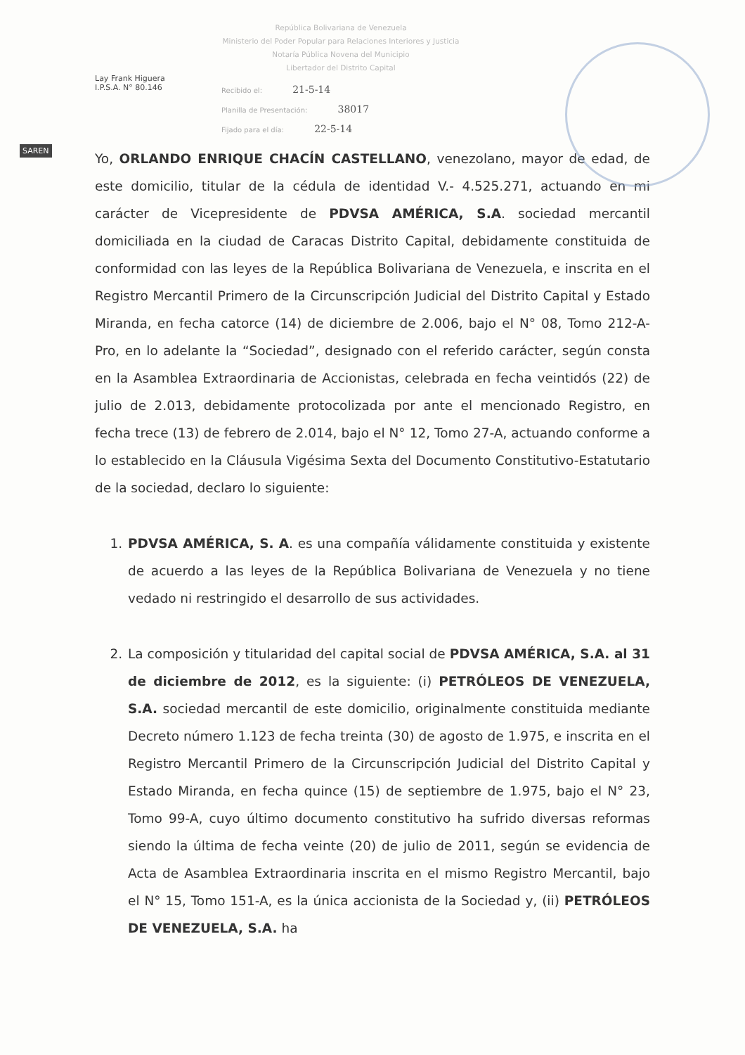SAREN
Lay Frank Higuera
I.P.S.A. N° 80.146
República Bolivariana de Venezuela
Ministerio del Poder Popular para Relaciones Interiores y Justicia
Notaría Pública Novena del Municipio
Libertador del Distrito Capital
Recibido el: 21-5-14
Planilla de Presentación: 38017
Fijado para el día: 22-5-14
Yo, ORLANDO ENRIQUE CHACÍN CASTELLANO, venezolano, mayor de edad, de este domicilio, titular de la cédula de identidad V.- 4.525.271, actuando en mi carácter de Vicepresidente de PDVSA AMÉRICA, S.A. sociedad mercantil domiciliada en la ciudad de Caracas Distrito Capital, debidamente constituida de conformidad con las leyes de la República Bolivariana de Venezuela, e inscrita en el Registro Mercantil Primero de la Circunscripción Judicial del Distrito Capital y Estado Miranda, en fecha catorce (14) de diciembre de 2.006, bajo el N° 08, Tomo 212-A-Pro, en lo adelante la “Sociedad”, designado con el referido carácter, según consta en la Asamblea Extraordinaria de Accionistas, celebrada en fecha veintidós (22) de julio de 2.013, debidamente protocolizada por ante el mencionado Registro, en fecha trece (13) de febrero de 2.014, bajo el N° 12, Tomo 27-A, actuando conforme a lo establecido en la Cláusula Vigésima Sexta del Documento Constitutivo-Estatutario de la sociedad, declaro lo siguiente:
1. PDVSA AMÉRICA, S. A. es una compañía válidamente constituida y existente de acuerdo a las leyes de la República Bolivariana de Venezuela y no tiene vedado ni restringido el desarrollo de sus actividades.
2. La composición y titularidad del capital social de PDVSA AMÉRICA, S.A. al 31 de diciembre de 2012, es la siguiente: (i) PETRÓLEOS DE VENEZUELA, S.A. sociedad mercantil de este domicilio, originalmente constituida mediante Decreto número 1.123 de fecha treinta (30) de agosto de 1.975, e inscrita en el Registro Mercantil Primero de la Circunscripción Judicial del Distrito Capital y Estado Miranda, en fecha quince (15) de septiembre de 1.975, bajo el N° 23, Tomo 99-A, cuyo último documento constitutivo ha sufrido diversas reformas siendo la última de fecha veinte (20) de julio de 2011, según se evidencia de Acta de Asamblea Extraordinaria inscrita en el mismo Registro Mercantil, bajo el N° 15, Tomo 151-A, es la única accionista de la Sociedad y, (ii) PETRÓLEOS DE VENEZUELA, S.A. ha